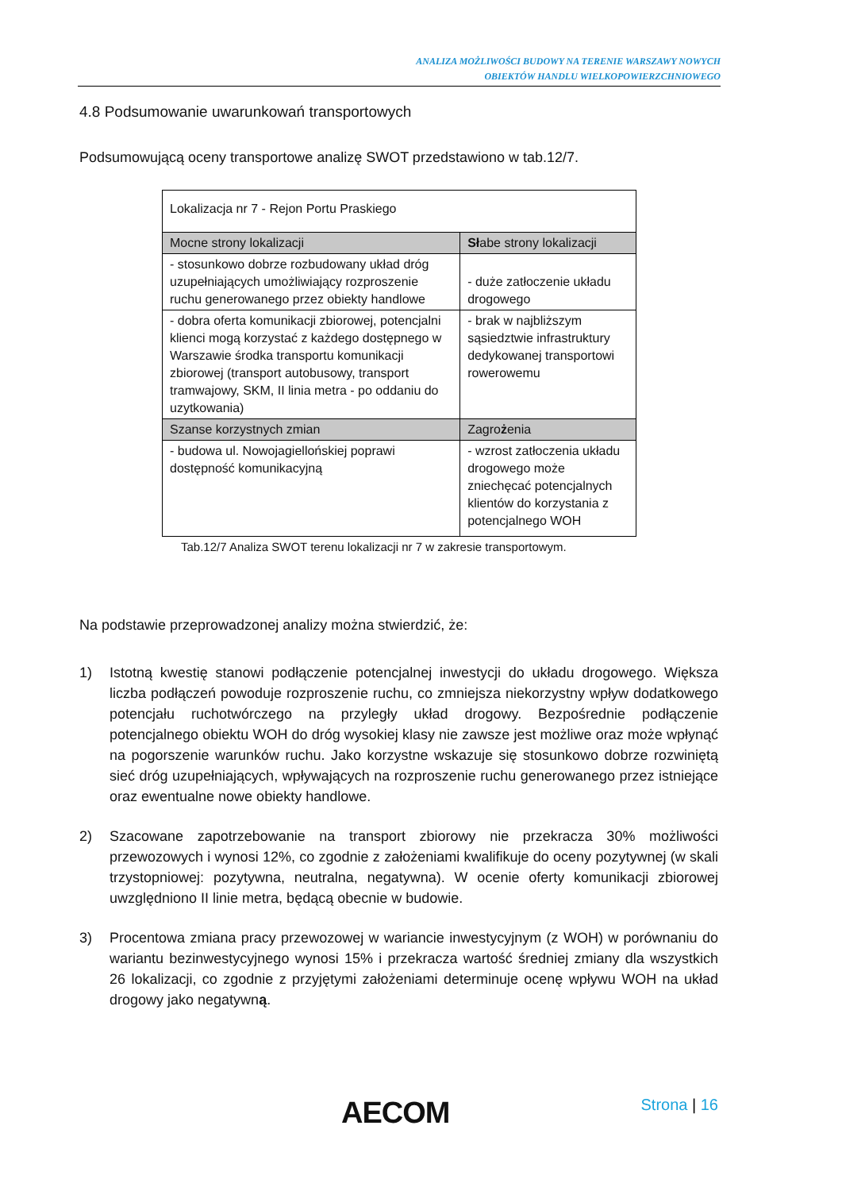ANALIZA MOŻLIWOŚCI BUDOWY NA TERENIE WARSZAWY NOWYCH
OBIEKTÓW HANDLU WIELKOPOWIERZCHNIOWEGO
4.8 Podsumowanie uwarunkowań transportowych
Podsumowującą oceny transportowe analizę SWOT przedstawiono w tab.12/7.
| Lokalizacja nr 7 - Rejon Portu Praskiego | |
| Mocne strony lokalizacji | Sł abe strony lokalizacji |
| - stosunkowo dobrze rozbudowany układ dróg uzupełniających umożliwiający rozproszenie ruchu generowanego przez obiekty handlowe | - duże zatłoczenie układu drogowego |
| - dobra oferta komunikacji zbiorowej, potencjalni klienci mogą korzystać z każdego dostępnego w Warszawie środka transportu komunikacji zbiorowej (transport autobusowy, transport tramwajowy, SKM, II linia metra - po oddaniu do uzytkowania) | - brak w najbliższym sąsiedztwie infrastruktury dedykowanej transportowi rowerowemu |
| Szanse korzystnych zmian | Zagro ż enia |
| - budowa ul. Nowojagiellońskiej poprawi dostępność komunikacyjną | - wzrost zatłoczenia układu drogowego może zniechęcać potencjalnych klientów do korzystania z potencjalnego WOH |
Tab.12/7 Analiza SWOT terenu lokalizacji nr 7 w zakresie transportowym.
Na podstawie przeprowadzonej analizy można stwierdzić, że:
1) Istotną kwestię stanowi podłączenie potencjalnej inwestycji do układu drogowego. Większa liczba podłączeń powoduje rozproszenie ruchu, co zmniejsza niekorzystny wpływ dodatkowego potencjału ruchotwórczego na przyległy układ drogowy. Bezpośrednie podłączenie potencjalnego obiektu WOH do dróg wysokiej klasy nie zawsze jest możliwe oraz może wpłynąć na pogorszenie warunków ruchu. Jako korzystne wskazuje się stosunkowo dobrze rozwiniętą sieć dróg uzupełniających, wpływających na rozproszenie ruchu generowanego przez istniejące oraz ewentualne nowe obiekty handlowe.
2) Szacowane zapotrzebowanie na transport zbiorowy nie przekracza 30% możliwości przewozowych i wynosi 12%, co zgodnie z założeniami kwalifikuje do oceny pozytywnej (w skali trzystopniowej: pozytywna, neutralna, negatywna). W ocenie oferty komunikacji zbiorowej uwzględniono II linie metra, będącą obecnie w budowie.
3) Procentowa zmiana pracy przewozowej w wariancie inwestycyjnym (z WOH) w porównaniu do wariantu bezinwestycyjnego wynosi 15% i przekracza wartość średniej zmiany dla wszystkich 26 lokalizacji, co zgodnie z przyjętymi założeniami determinuje ocenę wpływu WOH na układ drogowy jako negatywną.
AECOM Strona | 16